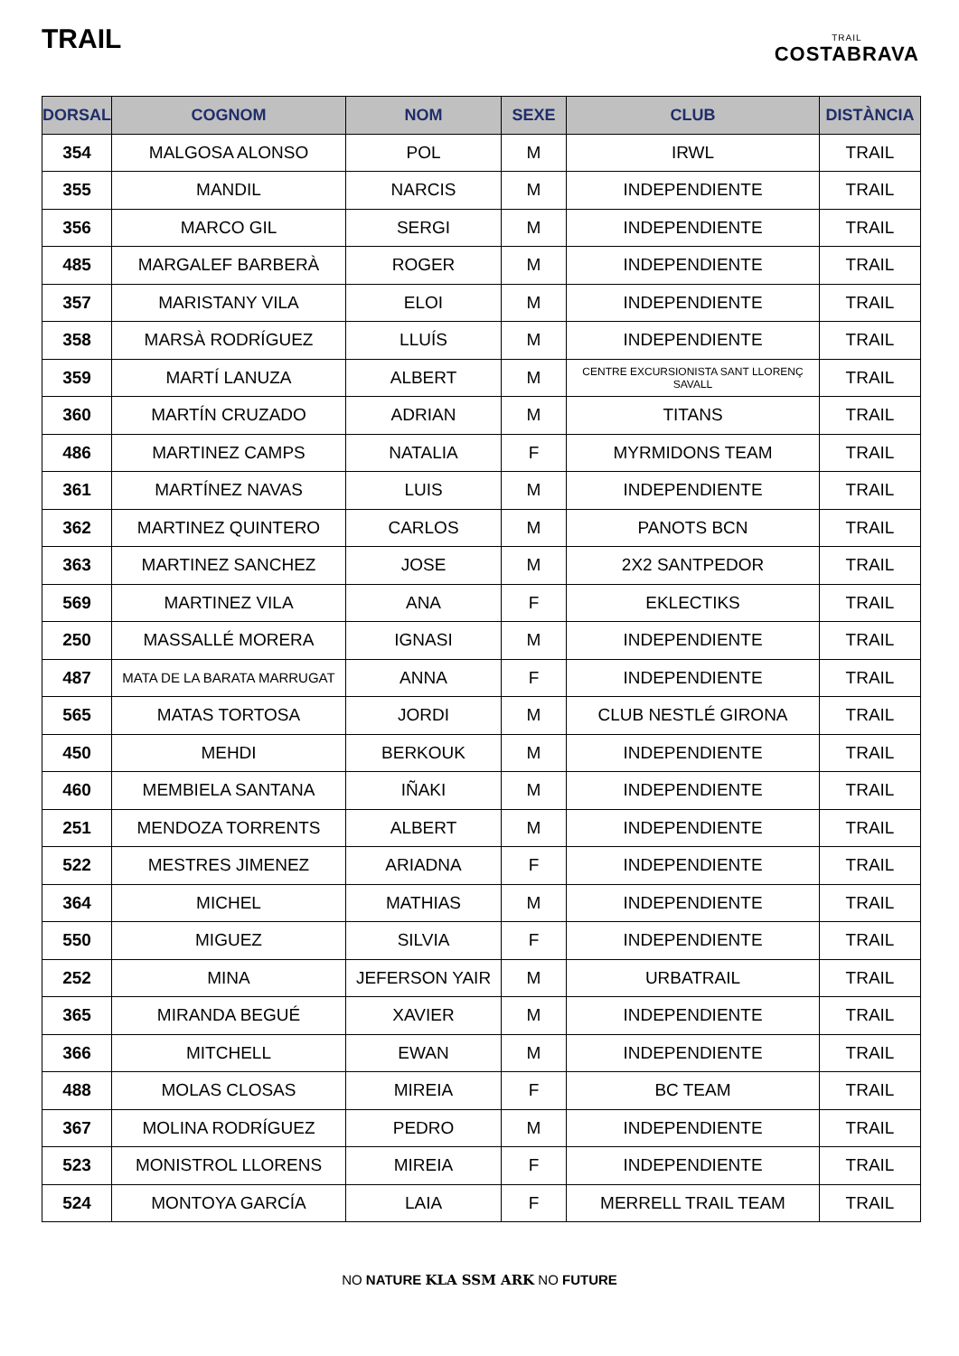TRAIL
TRAIL
COSTABRAVA
| DORSAL | COGNOM | NOM | SEXE | CLUB | DISTÀNCIA |
| --- | --- | --- | --- | --- | --- |
| 354 | MALGOSA ALONSO | POL | M | IRWL | TRAIL |
| 355 | MANDIL | NARCIS | M | INDEPENDIENTE | TRAIL |
| 356 | MARCO GIL | SERGI | M | INDEPENDIENTE | TRAIL |
| 485 | MARGALEF BARBERÀ | ROGER | M | INDEPENDIENTE | TRAIL |
| 357 | MARISTANY VILA | ELOI | M | INDEPENDIENTE | TRAIL |
| 358 | MARSÀ RODRÍGUEZ | LLUÍS | M | INDEPENDIENTE | TRAIL |
| 359 | MARTÍ LANUZA | ALBERT | M | CENTRE EXCURSIONISTA SANT LLORENÇ SAVALL | TRAIL |
| 360 | MARTÍN CRUZADO | ADRIAN | M | TITANS | TRAIL |
| 486 | MARTINEZ CAMPS | NATALIA | F | MYRMIDONS TEAM | TRAIL |
| 361 | MARTÍNEZ NAVAS | LUIS | M | INDEPENDIENTE | TRAIL |
| 362 | MARTINEZ QUINTERO | CARLOS | M | PANOTS BCN | TRAIL |
| 363 | MARTINEZ SANCHEZ | JOSE | M | 2X2 SANTPEDOR | TRAIL |
| 569 | MARTINEZ VILA | ANA | F | EKLECTIKS | TRAIL |
| 250 | MASSALLÉ MORERA | IGNASI | M | INDEPENDIENTE | TRAIL |
| 487 | MATA DE LA BARATA MARRUGAT | ANNA | F | INDEPENDIENTE | TRAIL |
| 565 | MATAS TORTOSA | JORDI | M | CLUB NESTLÉ GIRONA | TRAIL |
| 450 | MEHDI | BERKOUK | M | INDEPENDIENTE | TRAIL |
| 460 | MEMBIELA SANTANA | IÑAKI | M | INDEPENDIENTE | TRAIL |
| 251 | MENDOZA TORRENTS | ALBERT | M | INDEPENDIENTE | TRAIL |
| 522 | MESTRES JIMENEZ | ARIADNA | F | INDEPENDIENTE | TRAIL |
| 364 | MICHEL | MATHIAS | M | INDEPENDIENTE | TRAIL |
| 550 | MIGUEZ | SILVIA | F | INDEPENDIENTE | TRAIL |
| 252 | MINA | JEFERSON YAIR | M | URBATRAIL | TRAIL |
| 365 | MIRANDA BEGUÉ | XAVIER | M | INDEPENDIENTE | TRAIL |
| 366 | MITCHELL | EWAN | M | INDEPENDIENTE | TRAIL |
| 488 | MOLAS CLOSAS | MIREIA | F | BC TEAM | TRAIL |
| 367 | MOLINA RODRÍGUEZ | PEDRO | M | INDEPENDIENTE | TRAIL |
| 523 | MONISTROL LLORENS | MIREIA | F | INDEPENDIENTE | TRAIL |
| 524 | MONTOYA GARCÍA | LAIA | F | MERRELL TRAIL TEAM | TRAIL |
NO NATURE KLA SSM ARK NO FUTURE